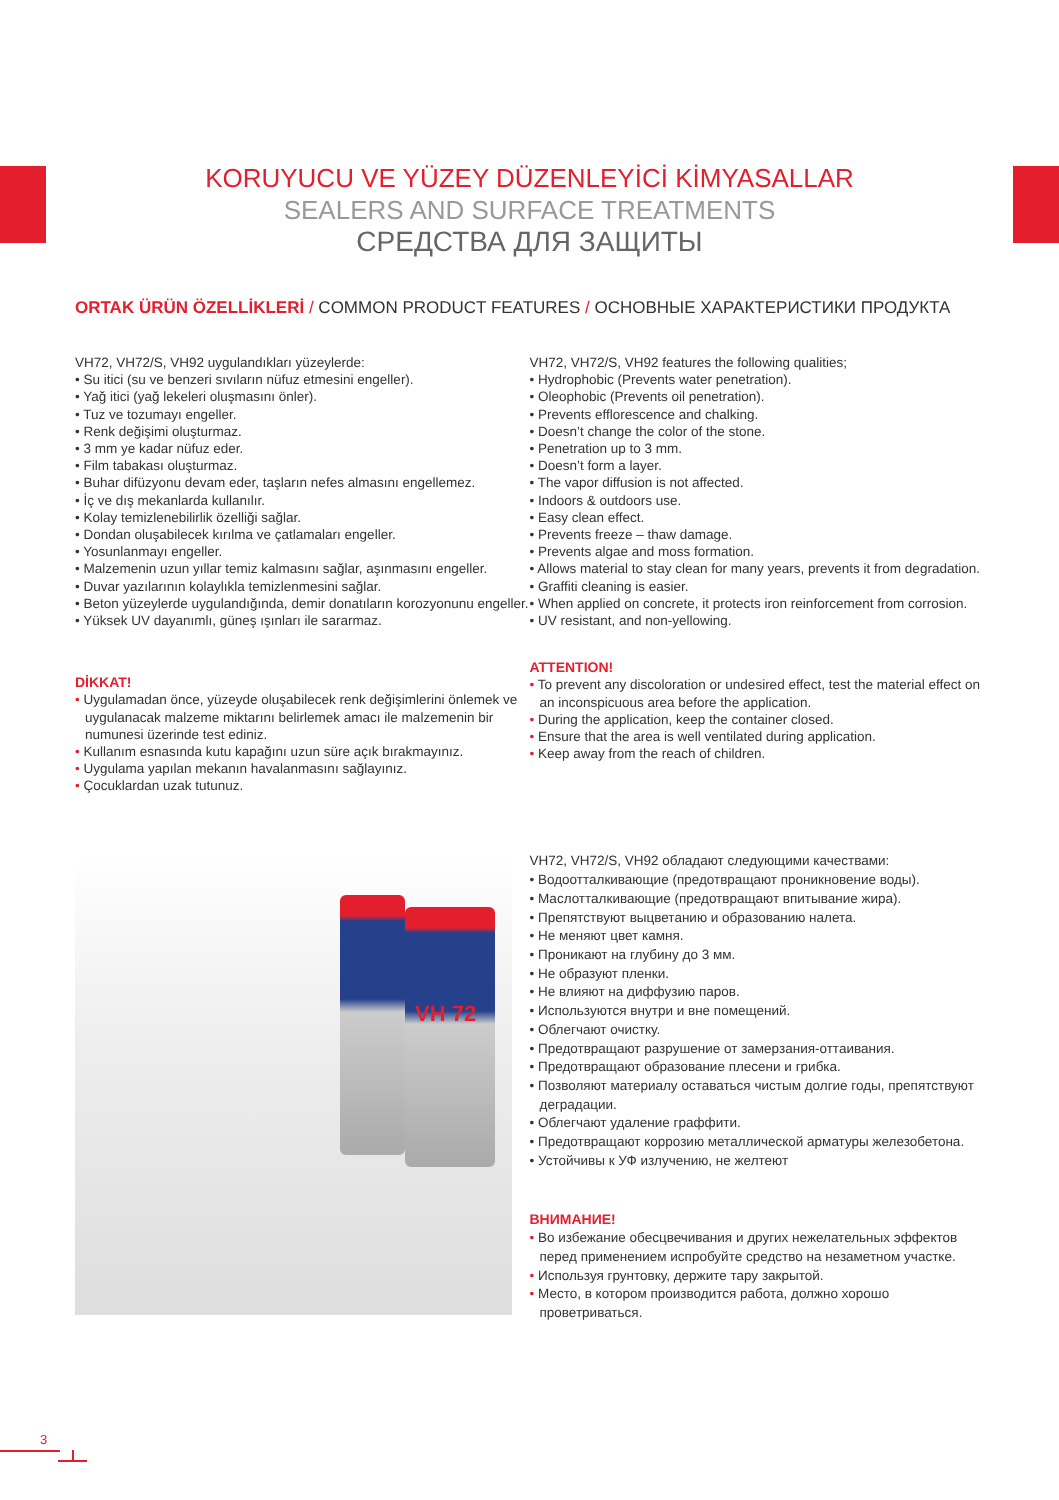KORUYUCU VE YÜZEY DÜZENLEYİCİ KİMYASALLAR
SEALERS AND SURFACE TREATMENTS
СРЕДСТВА ДЛЯ ЗАЩИТЫ
ORTAK ÜRÜN ÖZELLİKLERİ / COMMON PRODUCT FEATURES / ОСНОВНЫЕ ХАРАКТЕРИСТИКИ ПРОДУКТА
VH72, VH72/S, VH92 uygulandıkları yüzeylerde:
• Su itici (su ve benzeri sıvıların nüfuz etmesini engeller).
• Yağ itici (yağ lekeleri oluşmasını önler).
• Tuz ve tozumayı engeller.
• Renk değişimi oluşturmaz.
• 3 mm ye kadar nüfuz eder.
• Film tabakası oluşturmaz.
• Buhar difüzyonu devam eder, taşların nefes almasını engellemez.
• İç ve dış mekanlarda kullanılır.
• Kolay temizlenebilirlik özelliği sağlar.
• Dondan oluşabilecek kırılma ve çatlamaları engeller.
• Yosunlanmayı engeller.
• Malzemenin uzun yıllar temiz kalmasını sağlar, aşınmasını engeller.
• Duvar yazılarının kolaylıkla temizlenmesini sağlar.
• Beton yüzeylerde uygulandığında, demir donatıların korozyonunu engeller.
• Yüksek UV dayanımlı, güneş ışınları ile sararmaz.
DİKKAT!
• Uygulamadan önce, yüzeyde oluşabilecek renk değişimlerini önlemek ve uygulanacak malzeme miktarını belirlemek amacı ile malzemenin bir numunesi üzerinde test ediniz.
• Kullanım esnasında kutu kapağını uzun süre açık bırakmayınız.
• Uygulama yapılan mekanın havalanmasını sağlayınız.
• Çocuklardan uzak tutunuz.
VH 72
VH72, VH72/S, VH92 features the following qualities;
• Hydrophobic (Prevents water penetration).
• Oleophobic (Prevents oil penetration).
• Prevents efflorescence and chalking.
• Doesn’t change the color of the stone.
• Penetration up to 3 mm.
• Doesn’t form a layer.
• The vapor diffusion is not affected.
• Indoors & outdoors use.
• Easy clean effect.
• Prevents freeze – thaw damage.
• Prevents algae and moss formation.
• Allows material to stay clean for many years, prevents it from degradation.
• Graffiti cleaning is easier.
• When applied on concrete, it protects iron reinforcement from corrosion.
• UV resistant, and non-yellowing.
ATTENTION!
• To prevent any discoloration or undesired effect, test the material effect on an inconspicuous area before the application.
• During the application, keep the container closed.
• Ensure that the area is well ventilated during application.
• Keep away from the reach of children.
VH72, VH72/S, VH92 обладают следующими качествами:
• Водоотталкивающие (предотвращают проникновение воды).
• Маслотталкивающие (предотвращают впитывание жира).
• Препятствуют выцветанию и образованию налета.
• Не меняют цвет камня.
• Проникают на глубину до 3 мм.
• Не образуют пленки.
• Не влияют на диффузию паров.
• Используются внутри и вне помещений.
• Облегчают очистку.
• Предотвращают разрушение от замерзания-оттаивания.
• Предотвращают образование плесени и грибка.
• Позволяют материалу оставаться чистым долгие годы, препятствуют деградации.
• Облегчают удаление граффити.
• Предотвращают коррозию металлической арматуры железобетона.
• Устойчивы к УФ излучению, не желтеют
ВНИМАНИЕ!
• Во избежание обесцвечивания и других нежелательных эффектов перед применением испробуйте средство на незаметном участке.
• Используя грунтовку, держите тару закрытой.
• Место, в котором производится работа, должно хорошо проветриваться.
3